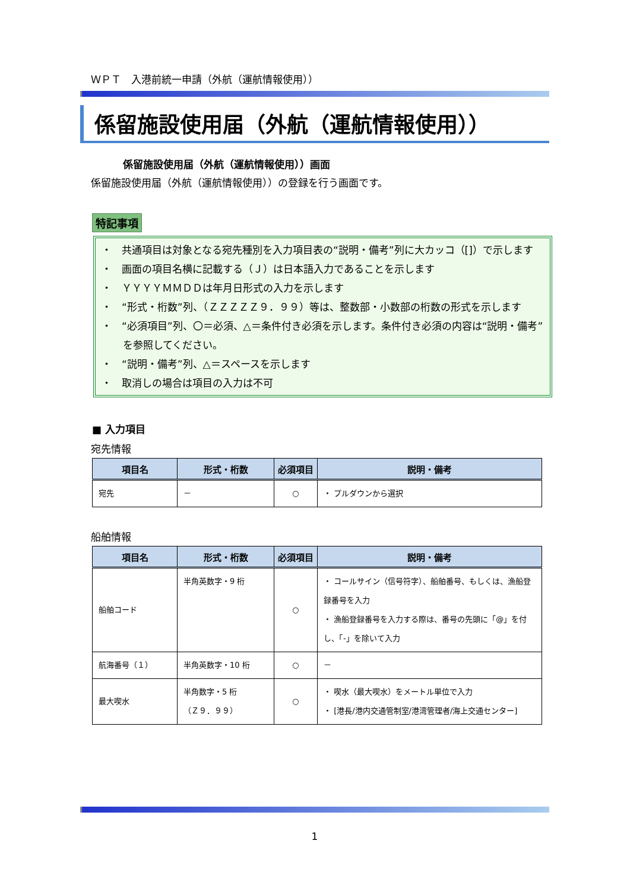ＷＰＴ　入港前統一申請（外航（運航情報使用））
係留施設使用届（外航（運航情報使用））
係留施設使用届（外航（運航情報使用））画面
係留施設使用届（外航（運航情報使用））の登録を行う画面です。
特記事項
・　共通項目は対象となる宛先種別を入力項目表の“説明・備考”列に大カッコ（[]）で示します
・　画面の項目名横に記載する（Ｊ）は日本語入力であることを示します
・　ＹＹＹＹＭＭＤＤは年月日形式の入力を示します
・　“形式・桁数”列、（ＺＺＺＺＺ９．９９）等は、整数部・小数部の桁数の形式を示します
・　“必須項目”列、〇＝必須、△＝条件付き必須を示します。条件付き必須の内容は“説明・備考”を参照してください。
・　“説明・備考”列、△＝スペースを示します
・　取消しの場合は項目の入力は不可
■ 入力項目
宛先情報
| 項目名 | 形式・桁数 | 必須項目 | 説明・備考 |
| --- | --- | --- | --- |
| 宛先 | － | ○ | ・ プルダウンから選択 |
船舶情報
| 項目名 | 形式・桁数 | 必須項目 | 説明・備考 |
| --- | --- | --- | --- |
| 船舶コード | 半角英数字・9 桁 | ○ | ・ コールサイン（信号符字）、船舶番号、もしくは、漁船登録番号を入力 ・ 漁船登録番号を入力する際は、番号の先頭に「@」を付し、「-」を除いて入力 |
| 航海番号（１） | 半角英数字・10 桁 | ○ | － |
| 最大喫水 | 半角数字・5 桁 （Ｚ９．９９） | ○ | ・ 喫水（最大喫水）をメートル単位で入力 ・ [港長/港内交通管制室/港湾管理者/海上交通センター] |
1